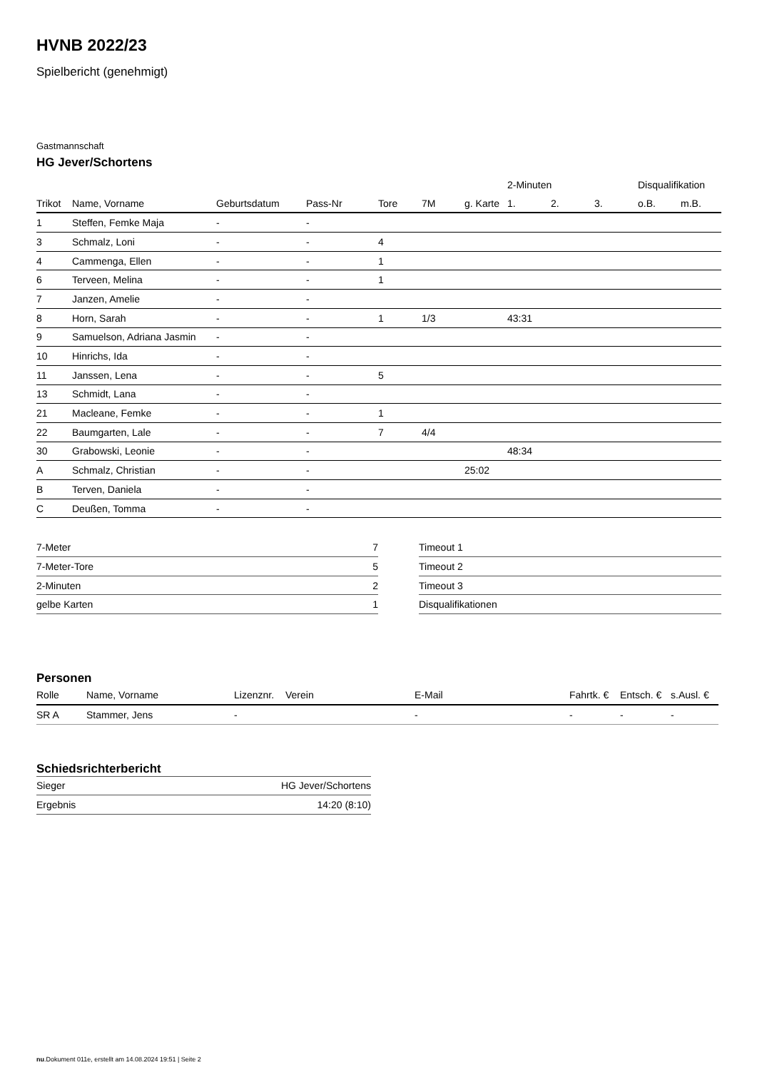HVNB 2022/23
Spielbericht (genehmigt)
Gastmannschaft
HG Jever/Schortens
| | | | | | | | 2-Minuten | | | Disqualifikation | |
| --- | --- | --- | --- | --- | --- | --- | --- | --- | --- | --- | --- |
| Trikot | Name, Vorname | Geburtsdatum | Pass-Nr | Tore | 7M | g. Karte | 1. | 2. | 3. | o.B. | m.B. |
| 1 | Steffen, Femke Maja | - | - | | | | | | | | |
| 3 | Schmalz, Loni | - | - | 4 | | | | | | | |
| 4 | Cammenga, Ellen | - | - | 1 | | | | | | | |
| 6 | Terveen, Melina | - | - | 1 | | | | | | | |
| 7 | Janzen, Amelie | - | - | | | | | | | | |
| 8 | Horn, Sarah | - | - | 1 | 1/3 | | 43:31 | | | | |
| 9 | Samuelson, Adriana Jasmin | - | - | | | | | | | | |
| 10 | Hinrichs, Ida | - | - | | | | | | | | |
| 11 | Janssen, Lena | - | - | 5 | | | | | | | |
| 13 | Schmidt, Lana | - | - | | | | | | | | |
| 21 | Macleane, Femke | - | - | 1 | | | | | | | |
| 22 | Baumgarten, Lale | - | - | 7 | 4/4 | | | | | | |
| 30 | Grabowski, Leonie | - | - | | | | 48:34 | | | | |
| A | Schmalz, Christian | - | - | | | 25:02 | | | | | |
| B | Terven, Daniela | - | - | | | | | | | | |
| C | Deußen, Tomma | - | - | | | | | | | | |
| 7-Meter | 7 |
| 7-Meter-Tore | 5 |
| 2-Minuten | 2 |
| gelbe Karten | 1 |
| Timeout 1 |
| Timeout 2 |
| Timeout 3 |
| Disqualifikationen |
Personen
| Rolle | Name, Vorname | Lizenznr. | Verein | E-Mail | Fahrtk. € | Entsch. € | s.Ausl. € |
| --- | --- | --- | --- | --- | --- | --- | --- |
| SR A | Stammer, Jens | - | | - | - | - | - |
Schiedsrichterbericht
| Sieger | HG Jever/Schortens |
| Ergebnis | 14:20 (8:10) |
nu.Dokument 011e, erstellt am 14.08.2024 19:51 | Seite 2